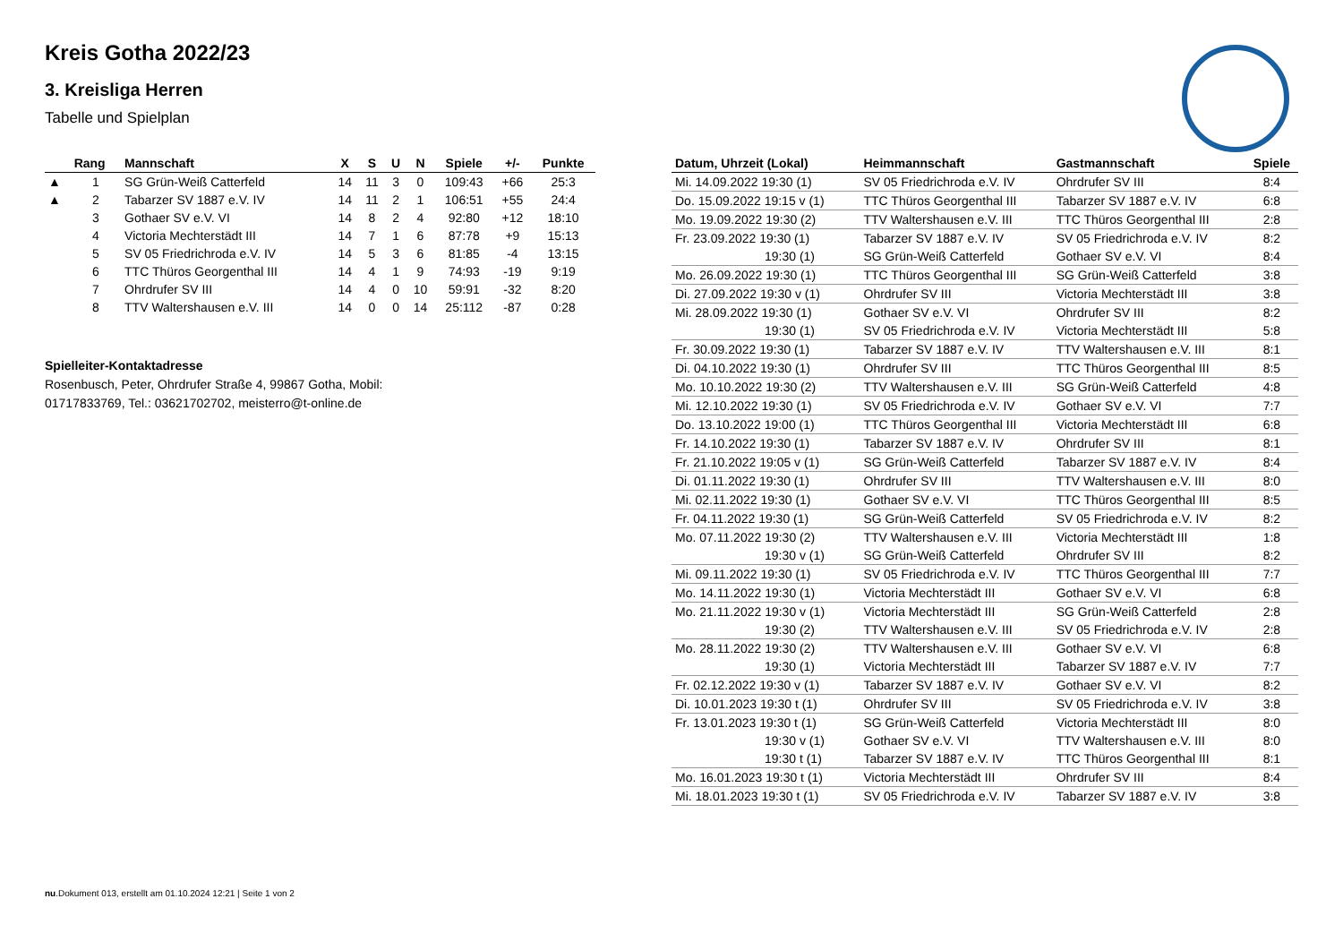Kreis Gotha 2022/23
3. Kreisliga Herren
Tabelle und Spielplan
| | Rang | Mannschaft | X | S | U | N | Spiele | +/- | Punkte |
| --- | --- | --- | --- | --- | --- | --- | --- | --- | --- |
| ▲ | 1 | SG Grün-Weiß Catterfeld | 14 | 11 | 3 | 0 | 109:43 | +66 | 25:3 |
| ▲ | 2 | Tabarzer SV 1887 e.V. IV | 14 | 11 | 2 | 1 | 106:51 | +55 | 24:4 |
| | 3 | Gothaer SV e.V. VI | 14 | 8 | 2 | 4 | 92:80 | +12 | 18:10 |
| | 4 | Victoria Mechterstädt III | 14 | 7 | 1 | 6 | 87:78 | +9 | 15:13 |
| | 5 | SV 05 Friedrichroda e.V. IV | 14 | 5 | 3 | 6 | 81:85 | -4 | 13:15 |
| | 6 | TTC Thüros Georgenthal III | 14 | 4 | 1 | 9 | 74:93 | -19 | 9:19 |
| | 7 | Ohrdrufer SV III | 14 | 4 | 0 | 10 | 59:91 | -32 | 8:20 |
| | 8 | TTV Waltershausen e.V. III | 14 | 0 | 0 | 14 | 25:112 | -87 | 0:28 |
Spielleiter-Kontaktadresse
Rosenbusch, Peter, Ohrdrufer Straße 4, 99867 Gotha, Mobil:
01717833769, Tel.: 03621702702, meisterro@t-online.de
| Datum, Uhrzeit (Lokal) | Heimmannschaft | Gastmannschaft | Spiele |
| --- | --- | --- | --- |
| Mi. 14.09.2022 19:30 (1) | SV 05 Friedrichroda e.V. IV | Ohrdrufer SV III | 8:4 |
| Do. 15.09.2022 19:15 v (1) | TTC Thüros Georgenthal III | Tabarzer SV 1887 e.V. IV | 6:8 |
| Mo. 19.09.2022 19:30 (2) | TTV Waltershausen e.V. III | TTC Thüros Georgenthal III | 2:8 |
| Fr. 23.09.2022 19:30 (1) | Tabarzer SV 1887 e.V. IV | SV 05 Friedrichroda e.V. IV | 8:2 |
| 19:30 (1) | SG Grün-Weiß Catterfeld | Gothaer SV e.V. VI | 8:4 |
| Mo. 26.09.2022 19:30 (1) | TTC Thüros Georgenthal III | SG Grün-Weiß Catterfeld | 3:8 |
| Di. 27.09.2022 19:30 v (1) | Ohrdrufer SV III | Victoria Mechterstädt III | 3:8 |
| Mi. 28.09.2022 19:30 (1) | Gothaer SV e.V. VI | Ohrdrufer SV III | 8:2 |
| 19:30 (1) | SV 05 Friedrichroda e.V. IV | Victoria Mechterstädt III | 5:8 |
| Fr. 30.09.2022 19:30 (1) | Tabarzer SV 1887 e.V. IV | TTV Waltershausen e.V. III | 8:1 |
| Di. 04.10.2022 19:30 (1) | Ohrdrufer SV III | TTC Thüros Georgenthal III | 8:5 |
| Mo. 10.10.2022 19:30 (2) | TTV Waltershausen e.V. III | SG Grün-Weiß Catterfeld | 4:8 |
| Mi. 12.10.2022 19:30 (1) | SV 05 Friedrichroda e.V. IV | Gothaer SV e.V. VI | 7:7 |
| Do. 13.10.2022 19:00 (1) | TTC Thüros Georgenthal III | Victoria Mechterstädt III | 6:8 |
| Fr. 14.10.2022 19:30 (1) | Tabarzer SV 1887 e.V. IV | Ohrdrufer SV III | 8:1 |
| Fr. 21.10.2022 19:05 v (1) | SG Grün-Weiß Catterfeld | Tabarzer SV 1887 e.V. IV | 8:4 |
| Di. 01.11.2022 19:30 (1) | Ohrdrufer SV III | TTV Waltershausen e.V. III | 8:0 |
| Mi. 02.11.2022 19:30 (1) | Gothaer SV e.V. VI | TTC Thüros Georgenthal III | 8:5 |
| Fr. 04.11.2022 19:30 (1) | SG Grün-Weiß Catterfeld | SV 05 Friedrichroda e.V. IV | 8:2 |
| Mo. 07.11.2022 19:30 (2) | TTV Waltershausen e.V. III | Victoria Mechterstädt III | 1:8 |
| 19:30 v (1) | SG Grün-Weiß Catterfeld | Ohrdrufer SV III | 8:2 |
| Mi. 09.11.2022 19:30 (1) | SV 05 Friedrichroda e.V. IV | TTC Thüros Georgenthal III | 7:7 |
| Mo. 14.11.2022 19:30 (1) | Victoria Mechterstädt III | Gothaer SV e.V. VI | 6:8 |
| Mo. 21.11.2022 19:30 v (1) | Victoria Mechterstädt III | SG Grün-Weiß Catterfeld | 2:8 |
| 19:30 (2) | TTV Waltershausen e.V. III | SV 05 Friedrichroda e.V. IV | 2:8 |
| Mo. 28.11.2022 19:30 (2) | TTV Waltershausen e.V. III | Gothaer SV e.V. VI | 6:8 |
| 19:30 (1) | Victoria Mechterstädt III | Tabarzer SV 1887 e.V. IV | 7:7 |
| Fr. 02.12.2022 19:30 v (1) | Tabarzer SV 1887 e.V. IV | Gothaer SV e.V. VI | 8:2 |
| Di. 10.01.2023 19:30 t (1) | Ohrdrufer SV III | SV 05 Friedrichroda e.V. IV | 3:8 |
| Fr. 13.01.2023 19:30 t (1) | SG Grün-Weiß Catterfeld | Victoria Mechterstädt III | 8:0 |
| 19:30 v (1) | Gothaer SV e.V. VI | TTV Waltershausen e.V. III | 8:0 |
| 19:30 t (1) | Tabarzer SV 1887 e.V. IV | TTC Thüros Georgenthal III | 8:1 |
| Mo. 16.01.2023 19:30 t (1) | Victoria Mechterstädt III | Ohrdrufer SV III | 8:4 |
| Mi. 18.01.2023 19:30 t (1) | SV 05 Friedrichroda e.V. IV | Tabarzer SV 1887 e.V. IV | 3:8 |
nu.Dokument 013, erstellt am 01.10.2024 12:21 | Seite 1 von 2